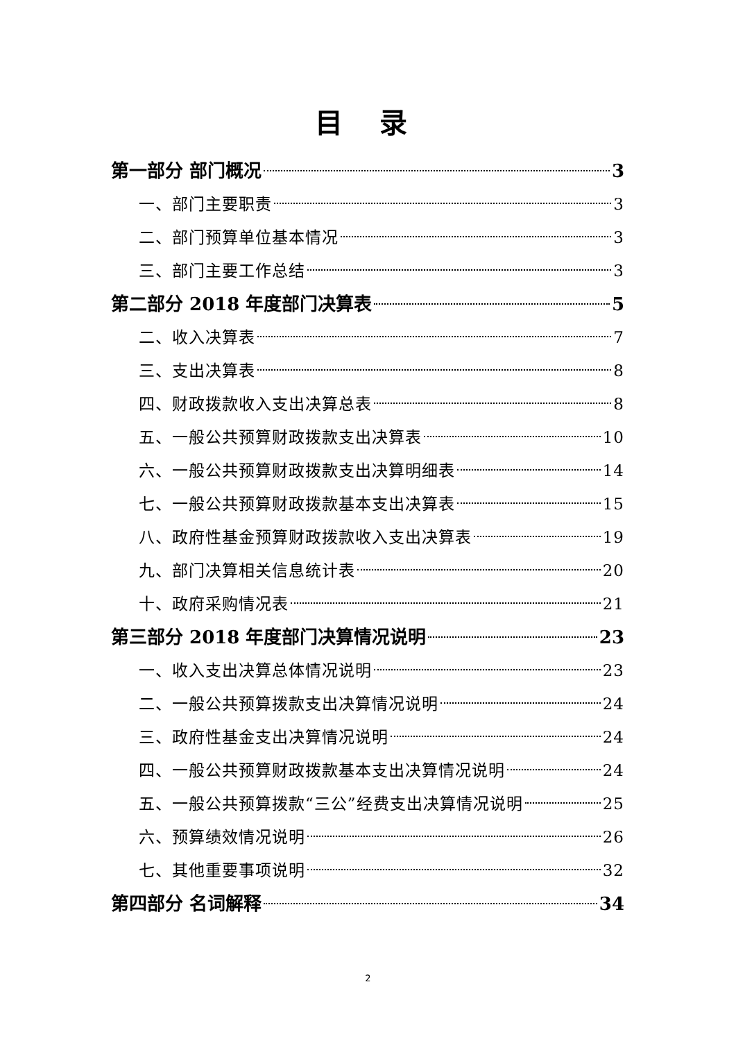目 录
第一部分 部门概况 3
一、部门主要职责 3
二、部门预算单位基本情况 3
三、部门主要工作总结 3
第二部分 2018 年度部门决算表 5
二、收入决算表 7
三、支出决算表 8
四、财政拨款收入支出决算总表 8
五、一般公共预算财政拨款支出决算表 10
六、一般公共预算财政拨款支出决算明细表 14
七、一般公共预算财政拨款基本支出决算表 15
八、政府性基金预算财政拨款收入支出决算表 19
九、部门决算相关信息统计表 20
十、政府采购情况表 21
第三部分 2018 年度部门决算情况说明 23
一、收入支出决算总体情况说明 23
二、一般公共预算拨款支出决算情况说明 24
三、政府性基金支出决算情况说明 24
四、一般公共预算财政拨款基本支出决算情况说明 24
五、一般公共预算拨款“三公”经费支出决算情况说明 25
六、预算绩效情况说明 26
七、其他重要事项说明 32
第四部分 名词解释 34
2